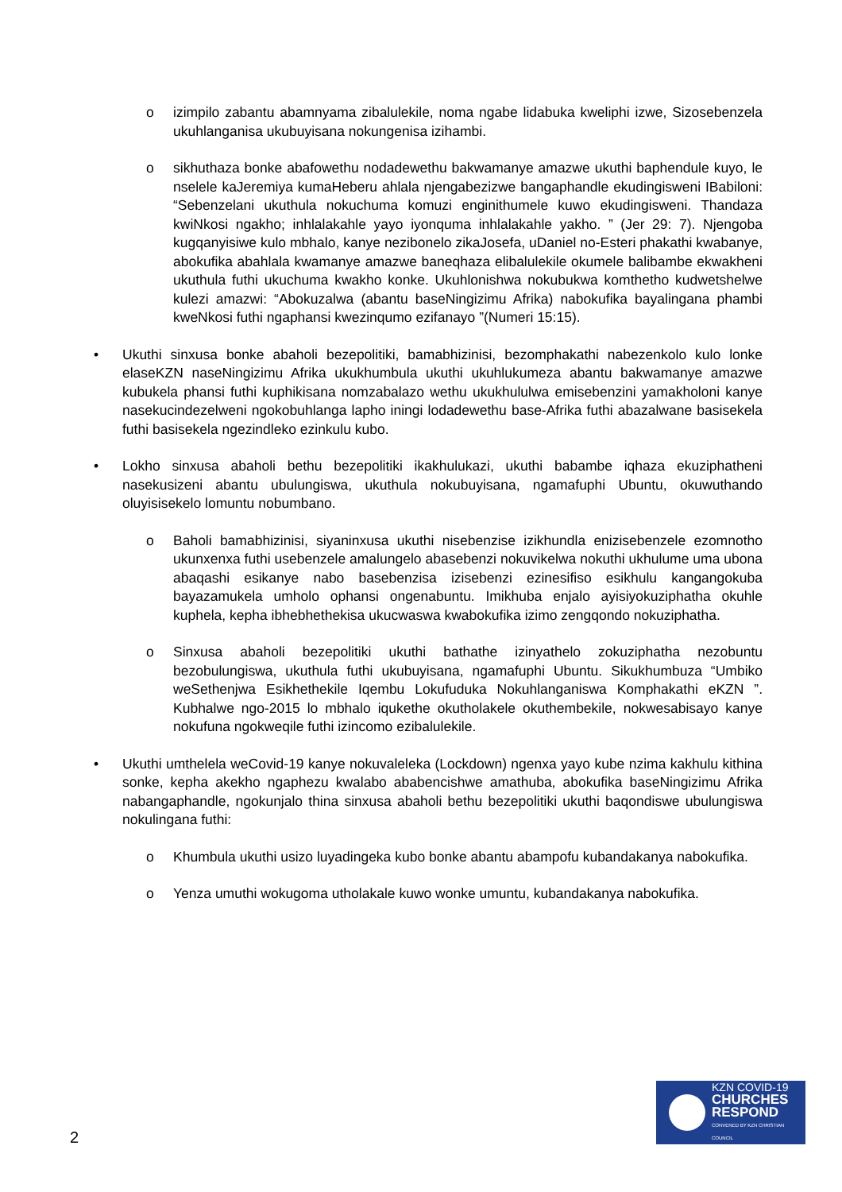o izimpilo zabantu abamnyama zibalulekile, noma ngabe lidabuka kweliphi izwe, Sizosebenzela ukuhlanganisa ukubuyisana nokungenisa izihambi.
o sikhuthaza bonke abafowethu nodadewethu bakwamanye amazwe ukuthi baphendule kuyo, le nselele kaJeremiya kumaHeberu ahlala njengabezizwe bangaphandle ekudingisweni IBabiloni: “Sebenzelani ukuthula nokuchuma komuzi enginithumele kuwo ekudingisweni. Thandaza kwiNkosi ngakho; inhlalakahle yayo iyonquma inhlalakahle yakho. ” (Jer 29: 7). Njengoba kugqanyisiwe kulo mbhalo, kanye nezibonelo zikaJosefa, uDaniel no-Esteri phakathi kwabanye, abokufika abahlala kwamanye amazwe baneqhaza elibalulekile okumele balibambe ekwakheni ukuthula futhi ukuchuma kwakho konke. Ukuhlonishwa nokubukwa komthetho kudwetshelwe kulezi amazwi: “Abokuzalwa (abantu baseNingizimu Afrika) nabokufika bayalingana phambi kweNkosi futhi ngaphansi kwezinqumo ezifanayo ”(Numeri 15:15).
• Ukuthi sinxusa bonke abaholi bezepolitiki, bamabhizinisi, bezomphakathi nabezenkolo kulo lonke elaseKZN naseNingizimu Afrika ukukhumbula ukuthi ukuhlukumeza abantu bakwamanye amazwe kubukela phansi futhi kuphikisana nomzabalazo wethu ukukhululwa emisebenzini yamakholoni kanye nasekucindezelweni ngokobuhlanga lapho iningi lodadewethu base-Afrika futhi abazalwane basisekela futhi basisekela ngezindleko ezinkulu kubo.
• Lokho sinxusa abaholi bethu bezepolitiki ikakhulukazi, ukuthi babambe iqhaza ekuziphatheni nasekusizeni abantu ubulungiswa, ukuthula nokubuyisana, ngamafuphi Ubuntu, okuwuthando oluyisisekelo lomuntu nobumbano.
o Baholi bamabhizinisi, siyaninxusa ukuthi nisebenzise izikhundla enizisebenzele ezomnotho ukunxenxa futhi usebenzele amalungelo abasebenzi nokuvikelwa nokuthi ukhulume uma ubona abaqashi esikanye nabo basebenzisa izisebenzi ezinesifiso esikhulu kangangokuba bayazamukela umholo ophansi ongenabuntu. Imikhuba enjalo ayisiyokuziphatha okuhle kuphela, kepha ibhebhethekisa ukucwaswa kwabokufika izimo zengqondo nokuziphatha.
o Sinxusa abaholi bezepolitiki ukuthi bathathe izinyathelo zokuziphatha nezobuntu bezobulungiswa, ukuthula futhi ukubuyisana, ngamafuphi Ubuntu. Sikukhumbuza “Umbiko weSethenjwa Esikhethekile Iqembu Lokufuduka Nokuhlanganiswa Komphakathi eKZN ”. Kubhalwe ngo-2015 lo mbhalo iqukethe okutholakele okuthembekile, nokwesabisayo kanye nokufuna ngokweqile futhi izincomo ezibalulekile.
• Ukuthi umthelela weCovid-19 kanye nokuvaleleka (Lockdown) ngenxa yayo kube nzima kakhulu kithina sonke, kepha akekho ngaphezu kwalabo ababencishwe amathuba, abokufika baseNingizimu Afrika nabangaphandle, ngokunjalo thina sinxusa abaholi bethu bezepolitiki ukuthi baqondiswe ubulungiswa nokulingana futhi:
o Khumbula ukuthi usizo luyadingeka kubo bonke abantu abampofu kubandakanya nabokufika.
o Yenza umuthi wokugoma utholakale kuwo wonke umuntu, kubandakanya nabokufika.
2
KZN COVID-19
CHURCHES
RESPOND
CONVENED BY KZN CHRISTIAN COUNCIL